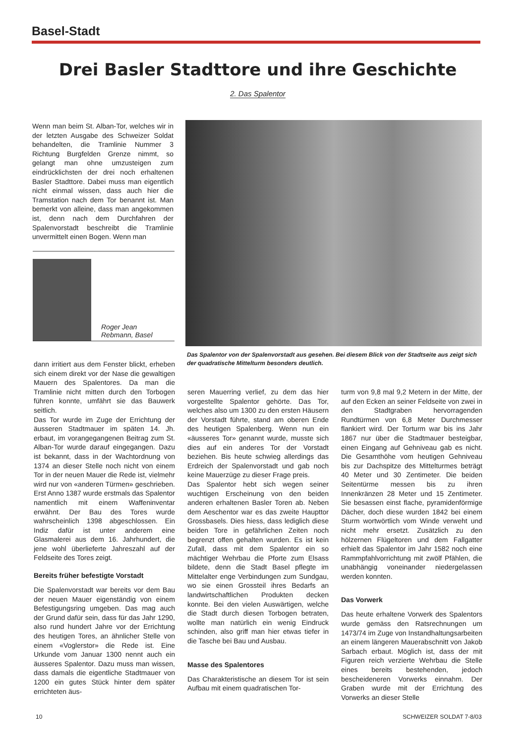Basel-Stadt
Drei Basler Stadttore und ihre Geschichte
2. Das Spalentor
Wenn man beim St. Alban-Tor, welches wir in der letzten Ausgabe des Schweizer Soldat behandelten, die Tramlinie Nummer 3 Richtung Burgfelden Grenze nimmt, so gelangt man ohne umzusteigen zum eindrücklichsten der drei noch erhaltenen Basler Stadttore. Dabei muss man eigentlich nicht einmal wissen, dass auch hier die Tramstation nach dem Tor benannt ist. Man bemerkt von alleine, dass man angekommen ist, denn nach dem Durchfahren der Spalenvorstadt beschreibt die Tramlinie unvermittelt einen Bogen. Wenn man
Roger Jean
Rebmann, Basel
Das Spalentor von der Spalenvorstadt aus gesehen. Bei diesem Blick von der Stadtseite aus zeigt sich der quadratische Mittelturm besonders deutlich.
dann irritiert aus dem Fenster blickt, erheben sich einem direkt vor der Nase die gewaltigen Mauern des Spalentores. Da man die Tramlinie nicht mitten durch den Torbogen führen konnte, umfährt sie das Bauwerk seitlich.
Das Tor wurde im Zuge der Errichtung der äusseren Stadtmauer im späten 14. Jh. erbaut, im vorangegangenen Beitrag zum St. Alban-Tor wurde darauf eingegangen. Dazu ist bekannt, dass in der Wachtordnung von 1374 an dieser Stelle noch nicht von einem Tor in der neuen Mauer die Rede ist, vielmehr wird nur von «anderen Türmen» geschrieben. Erst Anno 1387 wurde erstmals das Spalentor namentlich mit einem Waffeninventar erwähnt. Der Bau des Tores wurde wahrscheinlich 1398 abgeschlossen. Ein Indiz dafür ist unter anderem eine Glasmalerei aus dem 16. Jahrhundert, die jene wohl überlieferte Jahreszahl auf der Feldseite des Tores zeigt.
Bereits früher befestigte Vorstadt
Die Spalenvorstadt war bereits vor dem Bau der neuen Mauer eigenständig von einem Befestigungsring umgeben. Das mag auch der Grund dafür sein, dass für das Jahr 1290, also rund hundert Jahre vor der Errichtung des heutigen Tores, an ähnlicher Stelle von einem «Voglerstor» die Rede ist. Eine Urkunde vom Januar 1300 nennt auch ein äusseres Spalentor. Dazu muss man wissen, dass damals die eigentliche Stadtmauer von 1200 ein gutes Stück hinter dem später errichteten äus-
seren Mauerring verlief, zu dem das hier vorgestellte Spalentor gehörte. Das Tor, welches also um 1300 zu den ersten Häusern der Vorstadt führte, stand am oberen Ende des heutigen Spalenberg. Wenn nun ein «äusseres Tor» genannt wurde, musste sich dies auf ein anderes Tor der Vorstadt beziehen. Bis heute schwieg allerdings das Erdreich der Spalenvorstadt und gab noch keine Mauerzüge zu dieser Frage preis.
Das Spalentor hebt sich wegen seiner wuchtigen Erscheinung von den beiden anderen erhaltenen Basler Toren ab. Neben dem Aeschentor war es das zweite Haupttor Grossbasels. Dies hiess, dass lediglich diese beiden Tore in gefährlichen Zeiten noch begrenzt offen gehalten wurden. Es ist kein Zufall, dass mit dem Spalentor ein so mächtiger Wehrbau die Pforte zum Elsass bildete, denn die Stadt Basel pflegte im Mittelalter enge Verbindungen zum Sundgau, wo sie einen Grossteil ihres Bedarfs an landwirtschaftlichen Produkten decken konnte. Bei den vielen Auswärtigen, welche die Stadt durch diesen Torbogen betraten, wollte man natürlich ein wenig Eindruck schinden, also griff man hier etwas tiefer in die Tasche bei Bau und Ausbau.
Masse des Spalentores
Das Charakteristische an diesem Tor ist sein Aufbau mit einem quadratischen Tor-
turm von 9,8 mal 9,2 Metern in der Mitte, der auf den Ecken an seiner Feldseite von zwei in den Stadtgraben hervorragenden Rundtürmen von 6,8 Meter Durchmesser flankiert wird. Der Torturm war bis ins Jahr 1867 nur über die Stadtmauer besteigbar, einen Eingang auf Gehniveau gab es nicht. Die Gesamthöhe vom heutigen Gehniveau bis zur Dachspitze des Mittelturmes beträgt 40 Meter und 30 Zentimeter. Die beiden Seitentürme messen bis zu ihren Innenkränzen 28 Meter und 15 Zentimeter. Sie besassen einst flache, pyramidenförmige Dächer, doch diese wurden 1842 bei einem Sturm wortwörtlich vom Winde verweht und nicht mehr ersetzt. Zusätzlich zu den hölzernen Flügeltoren und dem Fallgatter erhielt das Spalentor im Jahr 1582 noch eine Rammpfahlvorrichtung mit zwölf Pfählen, die unabhängig voneinander niedergelassen werden konnten.
Das Vorwerk
Das heute erhaltene Vorwerk des Spalentors wurde gemäss den Ratsrechnungen um 1473/74 im Zuge von Instandhaltungsarbeiten an einem längeren Mauerabschnitt von Jakob Sarbach erbaut. Möglich ist, dass der mit Figuren reich verzierte Wehrbau die Stelle eines bereits bestehenden, jedoch bescheideneren Vorwerks einnahm. Der Graben wurde mit der Errichtung des Vorwerks an dieser Stelle
10 SCHWEIZER SOLDAT 7-8/03